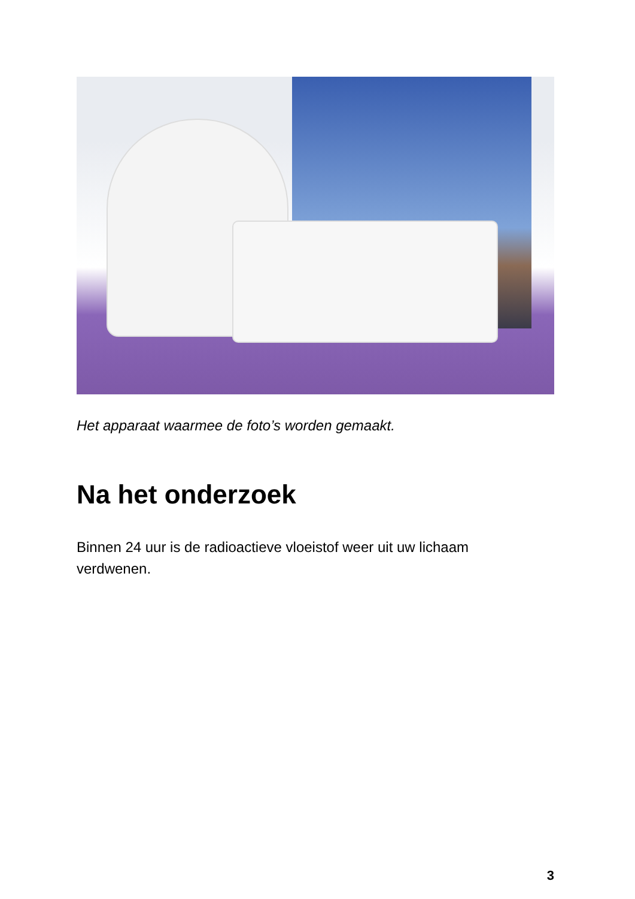Het apparaat waarmee de foto’s worden gemaakt.
Na het onderzoek
Binnen 24 uur is de radioactieve vloeistof weer uit uw lichaam
verdwenen.
3